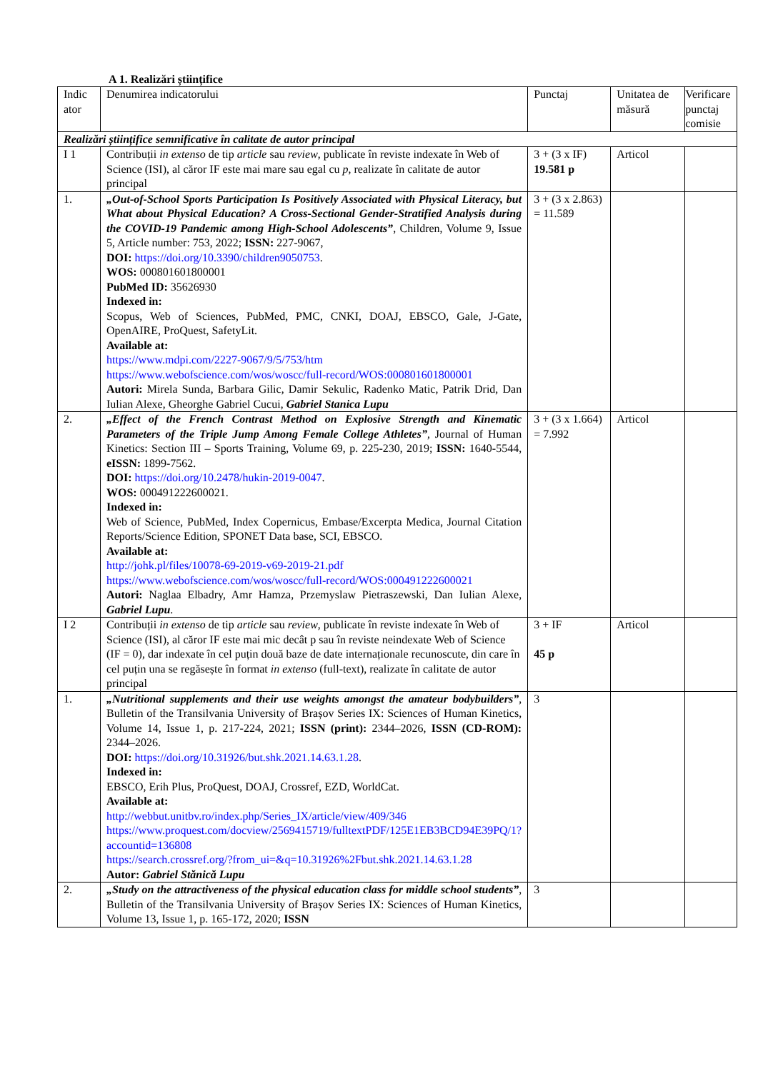A 1. Realizări științifice
| Indic ator | Denumirea indicatorului | Punctaj | Unitatea de măsură | Verificare punctaj comisie |
| Realizări științifice semnificative în calitate de autor principal | | | | |
| I 1 | Contribuții in extenso de tip article sau review , publicate în reviste indexate în Web of Science (ISI), al căror IF este mai mare sau egal cu p , realizate în calitate de autor principal | 3 + (3 x IF) 19.581 p | Articol | |
| 1. | „Out-of-School Sports Participation Is Positively Associated with Physical Literacy, but What about Physical Education? A Cross-Sectional Gender-Stratified Analysis during the COVID-19 Pandemic among High-School Adolescents” , Children, Volume 9, Issue 5, Article number: 753, 2022; ISSN: 227-9067, DOI: https://doi.org/10.3390/children9050753 . WOS: 000801601800001 PubMed ID: 35626930 Indexed in: Scopus, Web of Sciences, PubMed, PMC, CNKI, DOAJ, EBSCO, Gale, J-Gate, OpenAIRE, ProQuest, SafetyLit. Available at: https://www.mdpi.com/2227-9067/9/5/753/htm https://www.webofscience.com/wos/woscc/full-record/WOS:000801601800001 Autori: Mirela Sunda, Barbara Gilic, Damir Sekulic, Radenko Matic, Patrik Drid, Dan Iulian Alexe, Gheorghe Gabriel Cucui, Gabriel Stanica Lupu | 3 + (3 x 2.863) = 11.589 | | |
| 2. | „Effect of the French Contrast Method on Explosive Strength and Kinematic Parameters of the Triple Jump Among Female College Athletes” , Journal of Human Kinetics: Section III – Sports Training, Volume 69, p. 225-230, 2019; ISSN: 1640-5544, eISSN: 1899-7562. DOI: https://doi.org/10.2478/hukin-2019-0047 . WOS: 000491222600021. Indexed in: Web of Science, PubMed, Index Copernicus, Embase/Excerpta Medica, Journal Citation Reports/Science Edition, SPONET Data base, SCI, EBSCO. Available at: http://johk.pl/files/10078-69-2019-v69-2019-21.pdf https://www.webofscience.com/wos/woscc/full-record/WOS:000491222600021 Autori: Naglaa Elbadry, Amr Hamza, Przemyslaw Pietraszewski, Dan Iulian Alexe, Gabriel Lupu . | 3 + (3 x 1.664) = 7.992 | Articol | |
| I 2 | Contribuții in extenso de tip article sau review , publicate în reviste indexate în Web of Science (ISI), al căror IF este mai mic decât p sau în reviste neindexate Web of Science (IF = 0), dar indexate în cel puțin două baze de date internaționale recunoscute, din care în cel puțin una se regăsește în format in extenso (full-text), realizate în calitate de autor principal | 3 + IF 45 p | Articol | |
| 1. | „Nutritional supplements and their use weights amongst the amateur bodybuilders” , Bulletin of the Transilvania University of Brașov Series IX: Sciences of Human Kinetics, Volume 14, Issue 1, p. 217-224, 2021; ISSN (print): 2344–2026, ISSN (CD-ROM): 2344–2026. DOI: https://doi.org/10.31926/but.shk.2021.14.63.1.28 . Indexed in: EBSCO, Erih Plus, ProQuest, DOAJ, Crossref, EZD, WorldCat. Available at: http://webbut.unitbv.ro/index.php/Series_IX/article/view/409/346 https://www.proquest.com/docview/2569415719/fulltextPDF/125E1EB3BCD94E39PQ/1?accountid=136808 https://search.crossref.org/?from_ui=&q=10.31926%2Fbut.shk.2021.14.63.1.28 Autor: Gabriel Stănică Lupu | 3 | | |
| 2. | „Study on the attractiveness of the physical education class for middle school students” , Bulletin of the Transilvania University of Brașov Series IX: Sciences of Human Kinetics, Volume 13, Issue 1, p. 165-172, 2020; ISSN | 3 | | |